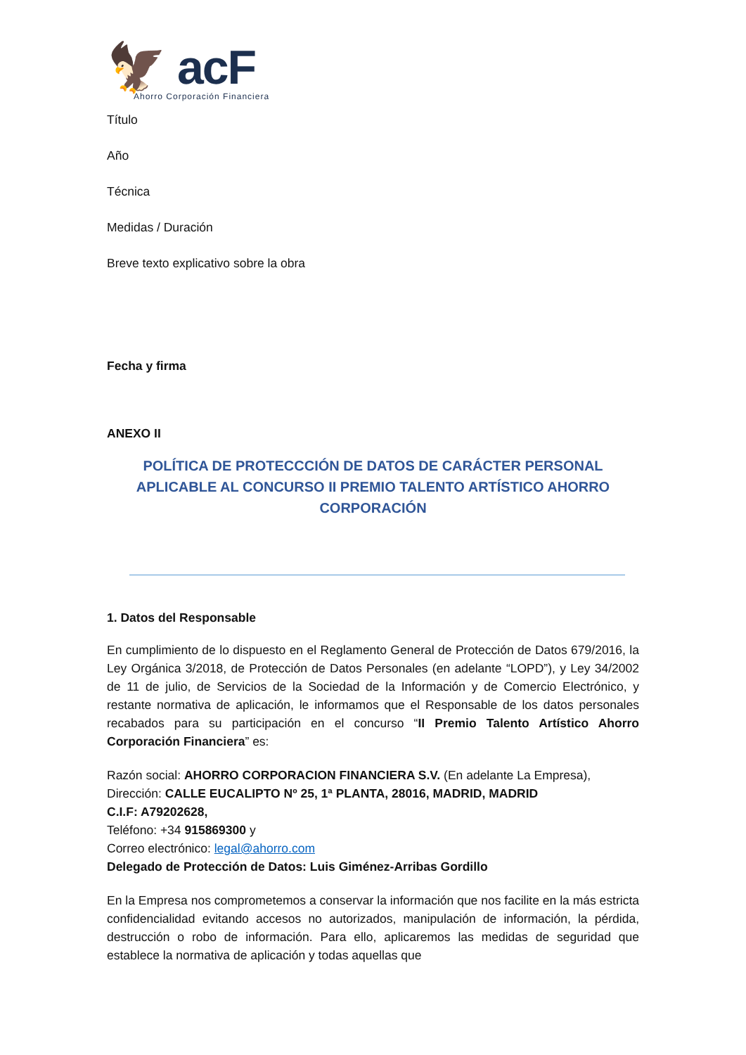🦅 acF
Ahorro Corporación Financiera
Título
Año
Técnica
Medidas / Duración
Breve texto explicativo sobre la obra
Fecha y firma
ANEXO II
POLÍTICA DE PROTECCCIÓN DE DATOS DE CARÁCTER PERSONAL APLICABLE AL CONCURSO II PREMIO TALENTO ARTÍSTICO AHORRO CORPORACIÓN
1. Datos del Responsable
En cumplimiento de lo dispuesto en el Reglamento General de Protección de Datos 679/2016, la Ley Orgánica 3/2018, de Protección de Datos Personales (en adelante “LOPD”), y Ley 34/2002 de 11 de julio, de Servicios de la Sociedad de la Información y de Comercio Electrónico, y restante normativa de aplicación, le informamos que el Responsable de los datos personales recabados para su participación en el concurso “II Premio Talento Artístico Ahorro Corporación Financiera” es:
Razón social: AHORRO CORPORACION FINANCIERA S.V. (En adelante La Empresa),
Dirección: CALLE EUCALIPTO Nº 25, 1ª PLANTA, 28016, MADRID, MADRID
C.I.F: A79202628,
Teléfono: +34 915869300 y
Correo electrónico: legal@ahorro.com
Delegado de Protección de Datos: Luis Giménez-Arribas Gordillo
En la Empresa nos comprometemos a conservar la información que nos facilite en la más estricta confidencialidad evitando accesos no autorizados, manipulación de información, la pérdida, destrucción o robo de información. Para ello, aplicaremos las medidas de seguridad que establece la normativa de aplicación y todas aquellas que